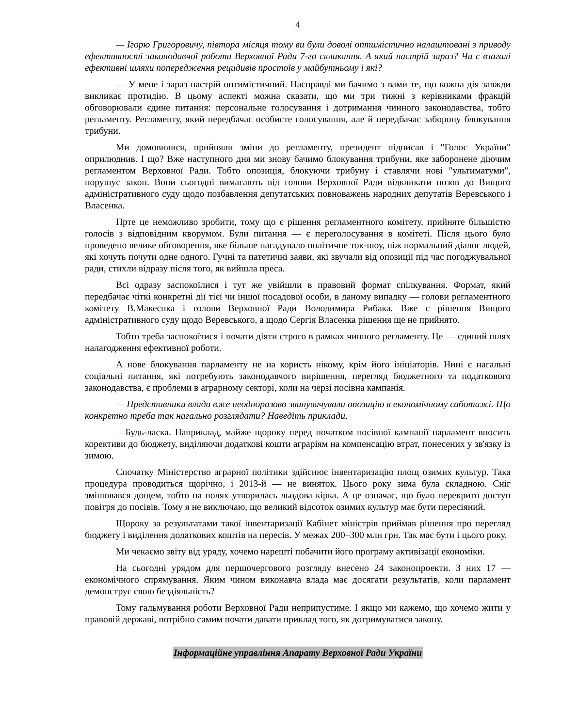4
— Ігорю Григоровичу, півтора місяця тому ви були доволі оптимістично налаштовані з приводу ефективності законодавчої роботи Верховної Ради 7-го скликання. А який настрій зараз? Чи є взагалі ефективні шляхи попередження рецидивів простоїв у майбутньому і які?
— У мене і зараз настрій оптимістичний. Насправді ми бачимо з вами те, що кожна дія завжди викликає протидію. В цьому аспекті можна сказати, що ми три тижні з керівниками фракцій обговорювали єдине питання: персональне голосування і дотримання чинного законодавства, тобто регламенту. Регламенту, який передбачає особисте голосування, але й передбачає заборону блокування трибуни.
Ми домовилися, прийняли зміни до регламенту, президент підписав і "Голос України" оприлюднив. І що? Вже наступного дня ми знову бачимо блокування трибуни, яке заборонене діючим регламентом Верховної Ради. Тобто опозиція, блокуючи трибуну і ставлячи нові "ультиматуми", порушує закон. Вони сьогодні вимагають від голови Верховної Ради відкликати позов до Вищого адміністративного суду щодо позбавлення депутатських повноважень народних депутатів Веревського і Власенка.
Прте це неможливо зробити, тому що є рішення регламентного комітету, прийняте більшістю голосів з відповідним кворумом. Були питання — є переголосування в комітеті. Після цього було проведено велике обговорення, яке більше нагадувало політичне ток-шоу, ніж нормальний діалог людей, які хочуть почути одне одного. Гучні та патетичні заяви, які звучали від опозиції під час погоджувальної ради, стихли відразу після того, як вийшла преса.
Всі одразу заспокоїлися і тут же увійшли в правовий формат спілкування. Формат, який передбачає чіткі конкретні дії тієї чи іншої посадової особи, в даному випадку — голови регламентного комітету В.Макеєнка і голови Верховної Ради Володимира Рибака. Вже є рішення Вищого адміністративного суду щодо Веревського, а щодо Сергія Власенка рішення ще не прийнято.
Тобто треба заспокоїтися і почати діяти строго в рамках чинного регламенту. Це — єдиний шлях налагодження ефективної роботи.
А нове блокування парламенту не на користь нікому, крім його ініціаторів. Нині є нагальні соціальні питання, які потребують законодавчого вирішення, перегляд бюджетного та податкового законодавства, є проблеми в аграрному секторі, коли на черзі посівна кампанія.
— Представники влади вже неодноразово звинувачували опозицію в економічному саботажі. Що конкретно треба так нагально розглядати? Наведіть приклади.
—Будь-ласка. Наприклад, майже щороку перед початком посівної кампанії парламент вносить корективи до бюджету, виділяючи додаткові кошти аграріям на компенсацію втрат, понесених у зв'язку із зимою.
Спочатку Міністерство аграрної політики здійснює інвентаризацію площ озимих культур. Така процедура проводиться щорічно, і 2013-й — не виняток. Цього року зима була складною. Сніг змінювався дощем, тобто на полях утворилась льодова кірка. А це означає, що було перекрито доступ повітря до посівів. Тому я не виключаю, що великий відсоток озимих культур має бути пересіяний.
Щороку за результатами такої інвентаризації Кабінет міністрів приймав рішення про перегляд бюджету і виділення додаткових коштів на пересів. У межах 200–300 млн грн. Так має бути і цього року.
Ми чекаємо звіту від уряду, хочемо нарешті побачити його програму активізації економіки.
На сьогодні урядом для першочергового розгляду внесено 24 законопроекти. З них 17 — економічного спрямування. Яким чином виконавча влада має досягати результатів, коли парламент демонструє свою бездіяльність?
Тому гальмування роботи Верховної Ради неприпустиме. І якщо ми кажемо, що хочемо жити у правовій державі, потрібно самим почати давати приклад того, як дотримуватися закону.
Інформаційне управління Апарату Верховної Ради України